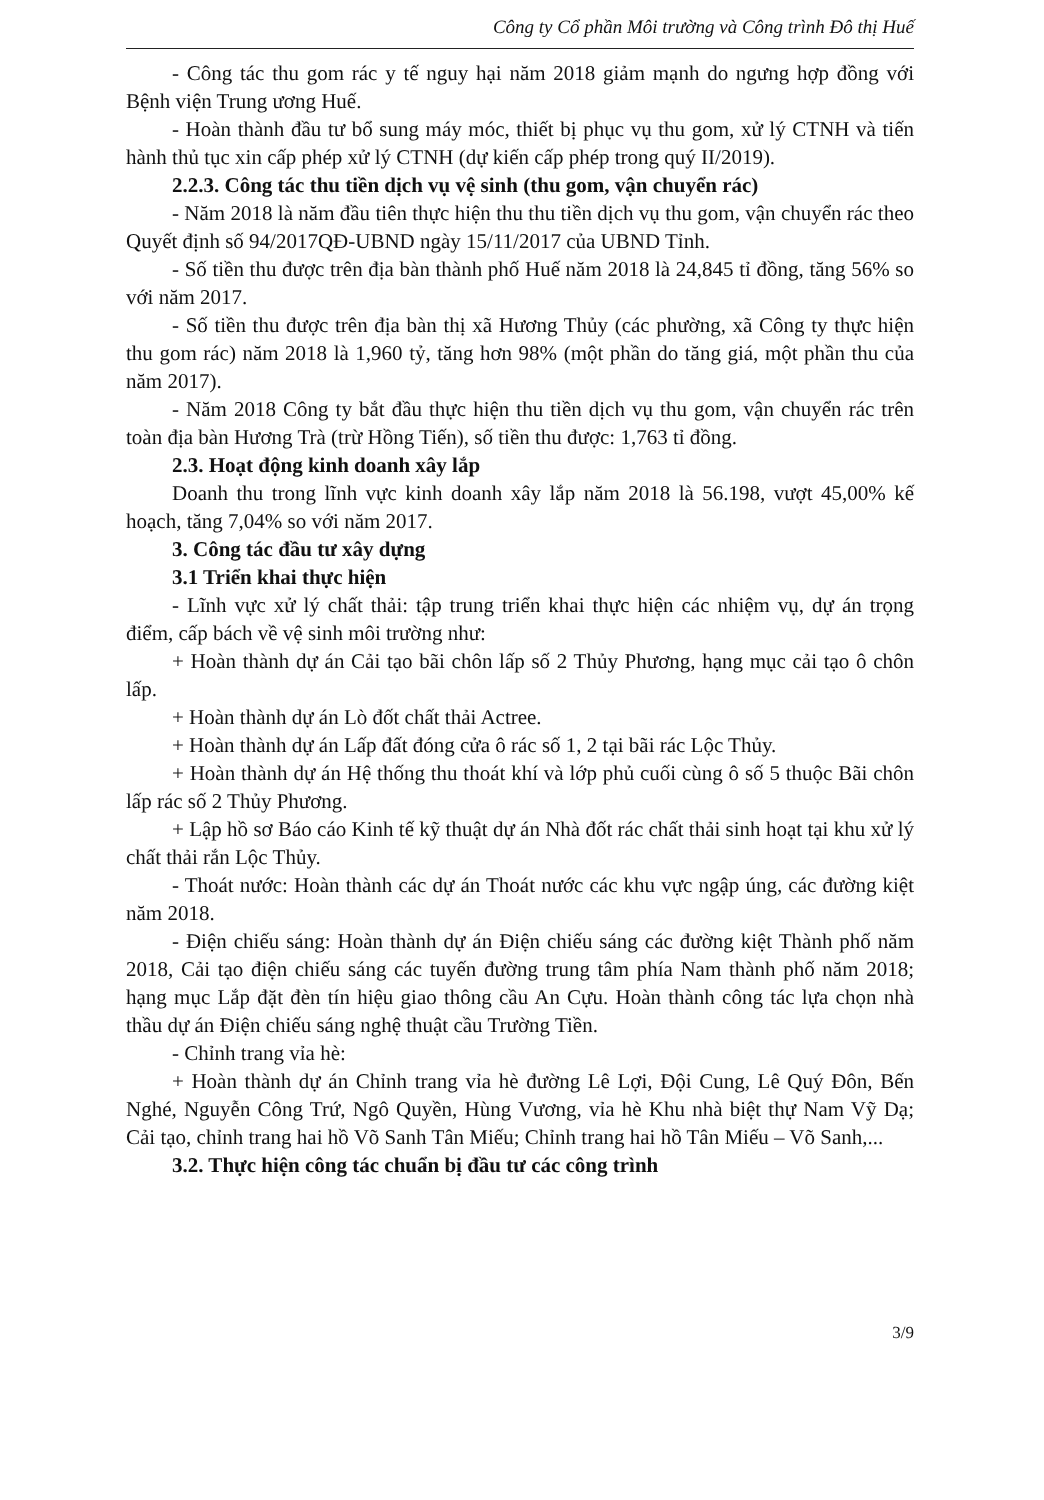Công ty Cổ phần Môi trường và Công trình Đô thị Huế
- Công tác thu gom rác y tế nguy hại năm 2018 giảm mạnh do ngưng hợp đồng với Bệnh viện Trung ương Huế.
- Hoàn thành đầu tư bổ sung máy móc, thiết bị phục vụ thu gom, xử lý CTNH và tiến hành thủ tục xin cấp phép xử lý CTNH (dự kiến cấp phép trong quý II/2019).
2.2.3. Công tác thu tiền dịch vụ vệ sinh (thu gom, vận chuyển rác)
- Năm 2018 là năm đầu tiên thực hiện thu thu tiền dịch vụ thu gom, vận chuyển rác theo Quyết định số 94/2017QĐ-UBND ngày 15/11/2017 của UBND Tỉnh.
- Số tiền thu được trên địa bàn thành phố Huế năm 2018 là 24,845 tỉ đồng, tăng 56% so với năm 2017.
- Số tiền thu được trên địa bàn thị xã Hương Thủy (các phường, xã Công ty thực hiện thu gom rác) năm 2018 là 1,960 tỷ, tăng hơn 98% (một phần do tăng giá, một phần thu của năm 2017).
- Năm 2018 Công ty bắt đầu thực hiện thu tiền dịch vụ thu gom, vận chuyển rác trên toàn địa bàn Hương Trà (trừ Hồng Tiến), số tiền thu được: 1,763 tỉ đồng.
2.3. Hoạt động kinh doanh xây lắp
Doanh thu trong lĩnh vực kinh doanh xây lắp năm 2018 là 56.198, vượt 45,00% kế hoạch, tăng 7,04% so với năm 2017.
3. Công tác đầu tư xây dựng
3.1 Triển khai thực hiện
- Lĩnh vực xử lý chất thải: tập trung triển khai thực hiện các nhiệm vụ, dự án trọng điểm, cấp bách về vệ sinh môi trường như:
+ Hoàn thành dự án Cải tạo bãi chôn lấp số 2 Thủy Phương, hạng mục cải tạo ô chôn lấp.
+ Hoàn thành dự án Lò đốt chất thải Actree.
+ Hoàn thành dự án Lấp đất đóng cửa ô rác số 1, 2 tại bãi rác Lộc Thủy.
+ Hoàn thành dự án Hệ thống thu thoát khí và lớp phủ cuối cùng ô số 5 thuộc Bãi chôn lấp rác số 2 Thủy Phương.
+ Lập hồ sơ Báo cáo Kinh tế kỹ thuật dự án Nhà đốt rác chất thải sinh hoạt tại khu xử lý chất thải rắn Lộc Thủy.
- Thoát nước: Hoàn thành các dự án Thoát nước các khu vực ngập úng, các đường kiệt năm 2018.
- Điện chiếu sáng: Hoàn thành dự án Điện chiếu sáng các đường kiệt Thành phố năm 2018, Cải tạo điện chiếu sáng các tuyến đường trung tâm phía Nam thành phố năm 2018; hạng mục Lắp đặt đèn tín hiệu giao thông cầu An Cựu. Hoàn thành công tác lựa chọn nhà thầu dự án Điện chiếu sáng nghệ thuật cầu Trường Tiền.
- Chỉnh trang vỉa hè:
+ Hoàn thành dự án Chỉnh trang vỉa hè đường Lê Lợi, Đội Cung, Lê Quý Đôn, Bến Nghé, Nguyễn Công Trứ, Ngô Quyền, Hùng Vương, vỉa hè Khu nhà biệt thự Nam Vỹ Dạ; Cải tạo, chỉnh trang hai hồ Võ Sanh Tân Miếu; Chỉnh trang hai hồ Tân Miếu – Võ Sanh,...
3.2. Thực hiện công tác chuẩn bị đầu tư các công trình
3/9